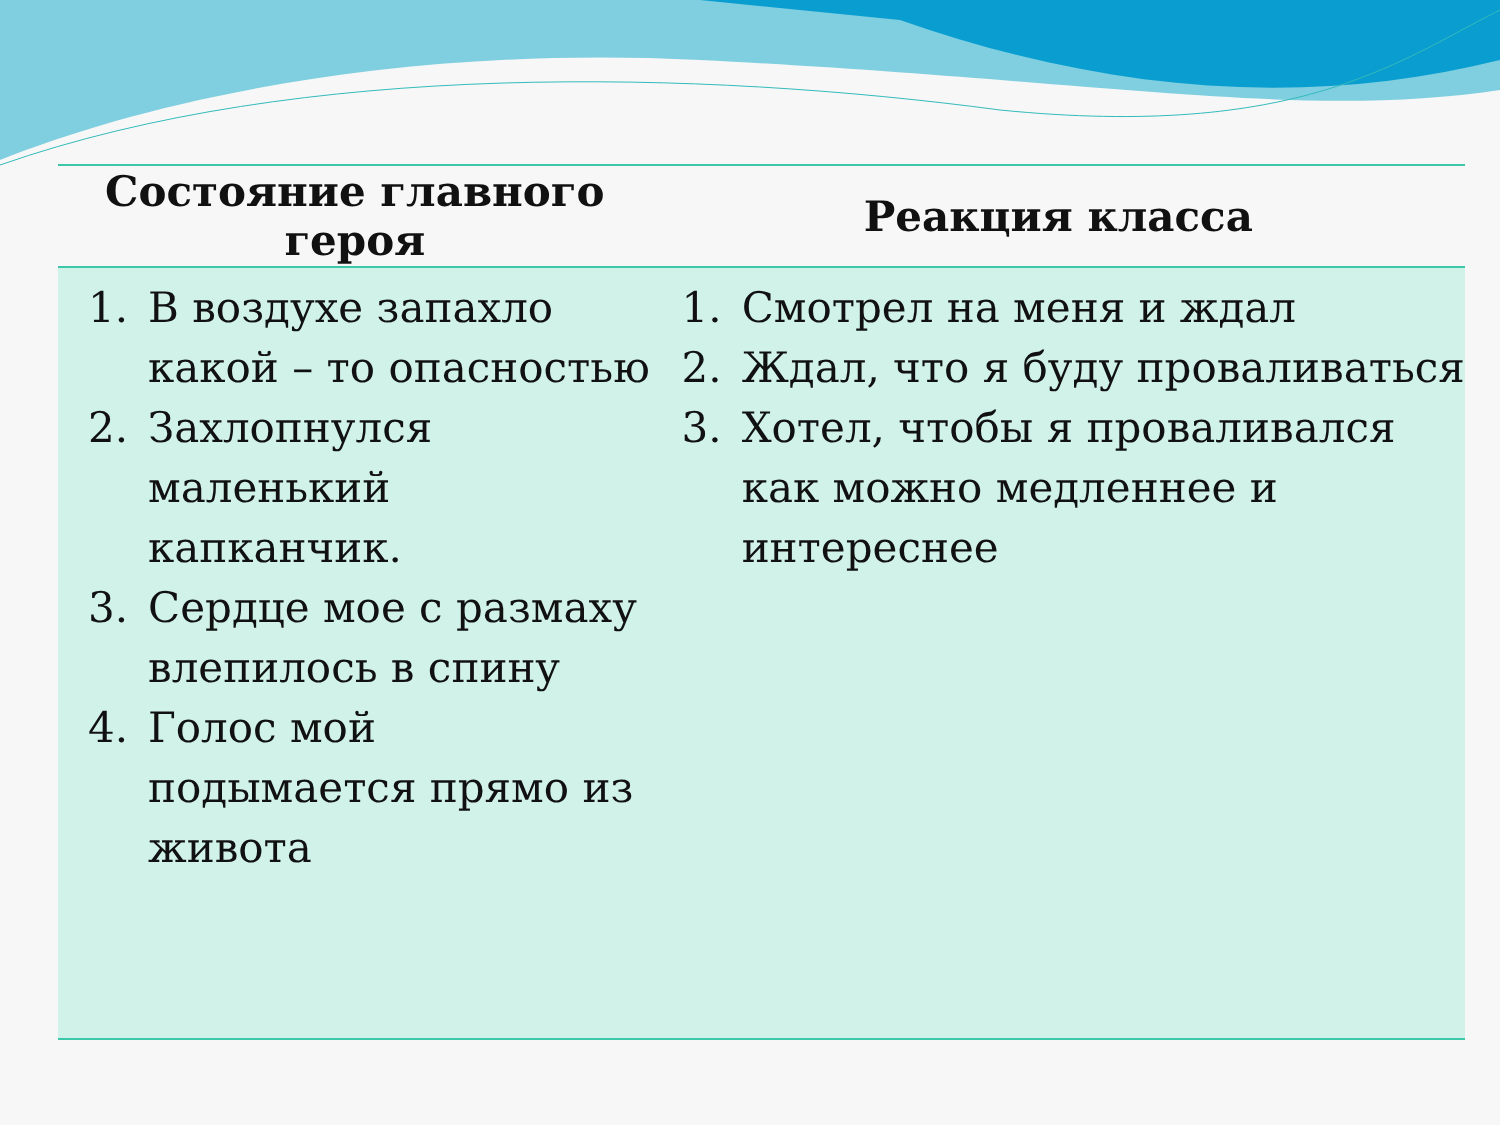| Состояние главного героя | Реакция класса |
| --- | --- |
| 1. В воздухе запахло какой – то опасностью 2. Захлопнулся маленький капканчик. 3. Сердце мое с размаху влепилось в спину 4. Голос мой подымается прямо из живота | 1. Смотрел на меня и ждал 2. Ждал, что я буду проваливаться 3. Хотел, чтобы я проваливался как можно медленнее и интереснее |